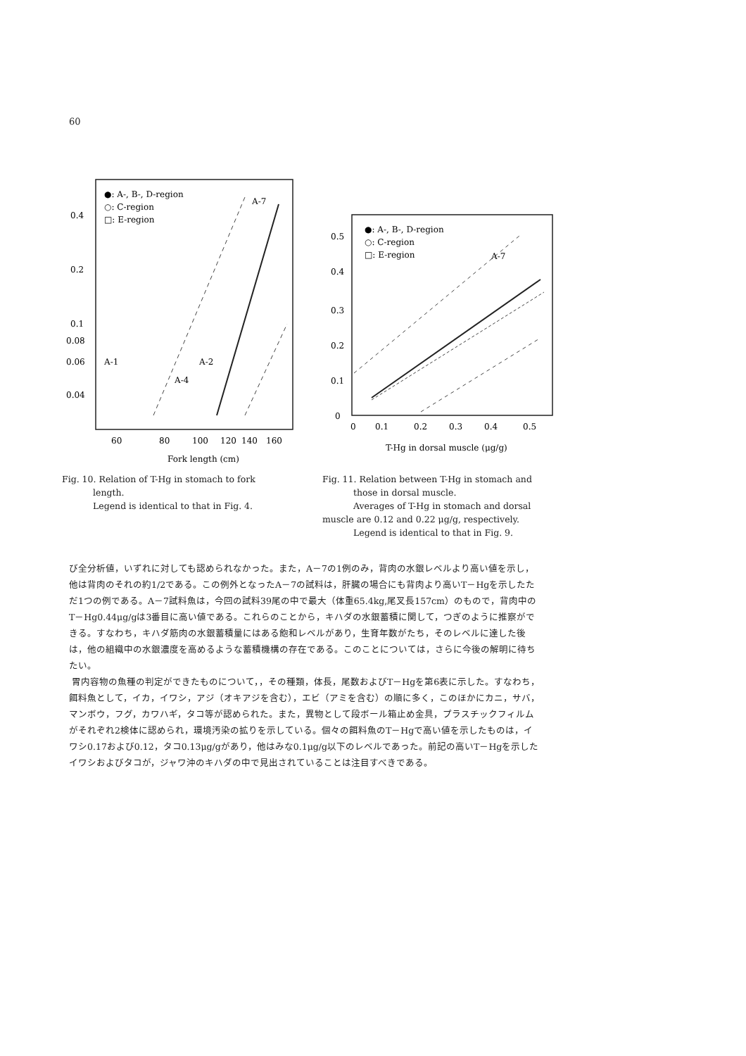60
●: A-, B-, D-region
○: C-region
□: E-region
0.4
0.2
0.1
0.08
0.06
0.04
A-7
A-1
A-2
A-4
60
80
100
120
140
160
Fork length (cm)
Fig. 10. Relation of T-Hg in stomach to fork
length.
Legend is identical to that in Fig. 4.
●: A-, B-, D-region
○: C-region
□: E-region
0.5
0.4
0.3
0.2
0.1
0
A-7
0
0.1
0.2
0.3
0.4
0.5
T-Hg in dorsal muscle (μg/g)
Fig. 11. Relation between T-Hg in stomach and
those in dorsal muscle.
Averages of T-Hg in stomach and dorsal muscle are 0.12 and 0.22 μg/g, respectively.
Legend is identical to that in Fig. 9.
び全分析値，いずれに対しても認められなかった。また，A－7の1例のみ，背肉の水銀レベルより高い値を示し，他は背肉のそれの約1/2である。この例外となったA－7の試料は，肝臓の場合にも背肉より高いT－Hgを示したただ1つの例である。A－7試料魚は，今回の試料39尾の中で最大（体重65.4kg,尾叉長157cm）のもので，背肉中のT－Hg0.44μg/gは3番目に高い値である。これらのことから，キハダの水銀蓄積に関して，つぎのように推察ができる。すなわち，キハダ筋肉の水銀蓄積量にはある飽和レベルがあり，生育年数がたち，そのレベルに達した後は，他の組織中の水銀濃度を高めるような蓄積機構の存在である。このことについては，さらに今後の解明に待ちたい。
胃内容物の魚種の判定ができたものについて，，その種類，体長，尾数およびT－Hgを第6表に示した。すなわち，餌料魚として，イカ，イワシ，アジ（オキアジを含む），エビ（アミを含む）の順に多く，このほかにカニ，サバ，マンボウ，フグ，カワハギ，タコ等が認められた。また，異物として段ボール箱止め金具，プラスチックフィルムがそれぞれ2検体に認められ，環境汚染の拡りを示している。個々の餌料魚のT－Hgで高い値を示したものは，イワシ0.17および0.12，タコ0.13μg/gがあり，他はみな0.1μg/g以下のレベルであった。前記の高いT－Hgを示したイワシおよびタコが，ジャワ沖のキハダの中で見出されていることは注目すべきである。